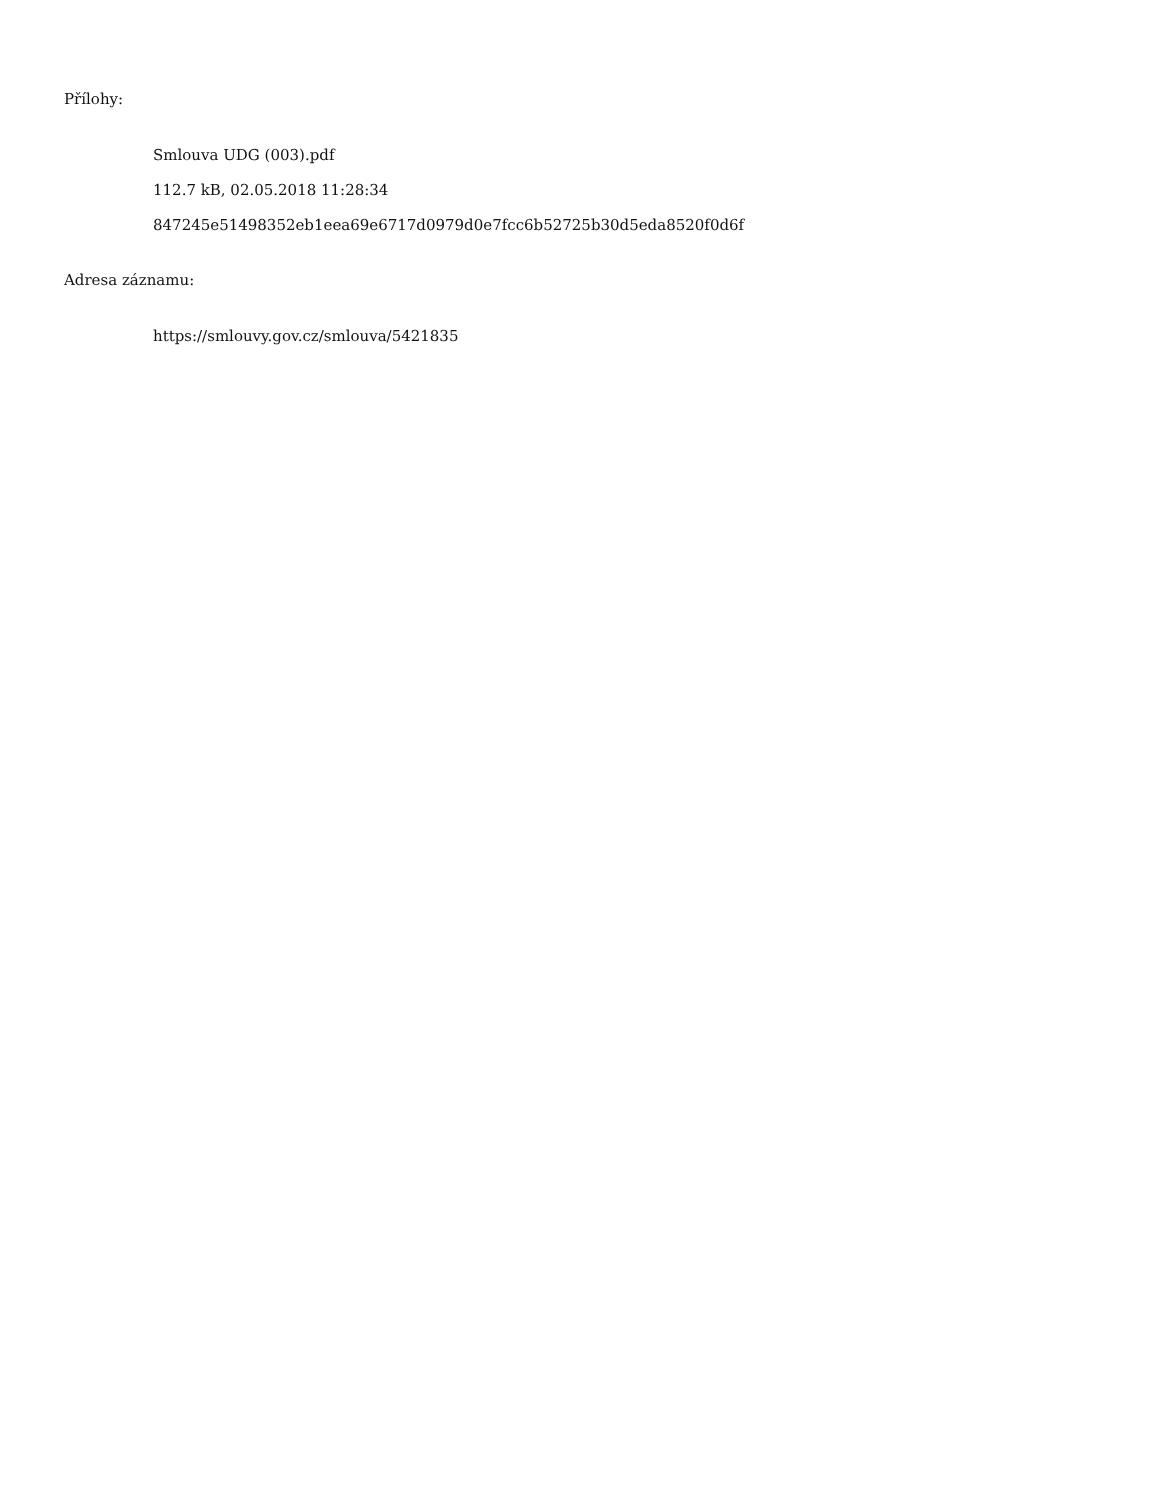Přílohy:
Smlouva UDG (003).pdf
112.7 kB, 02.05.2018 11:28:34
847245e51498352eb1eea69e6717d0979d0e7fcc6b52725b30d5eda8520f0d6f
Adresa záznamu:
https://smlouvy.gov.cz/smlouva/5421835